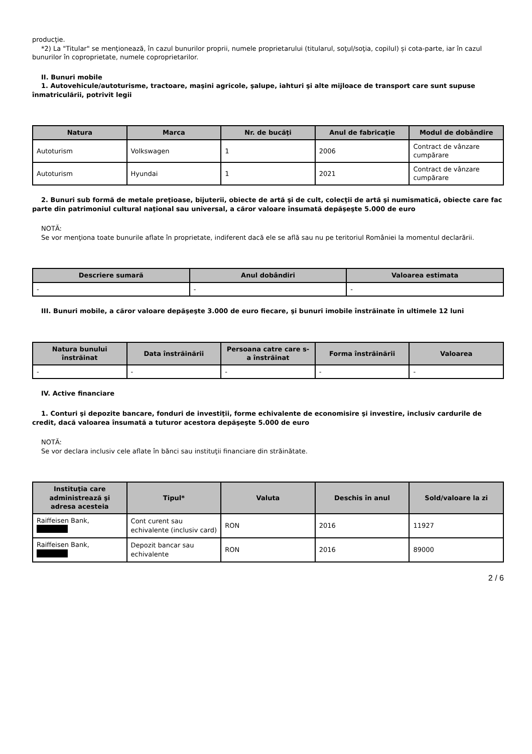producţie.
*2) La "Titular" se menţionează, în cazul bunurilor proprii, numele proprietarului (titularul, soţul/soţia, copilul) și cota-parte, iar în cazul bunurilor în coproprietate, numele coproprietarilor.
II. Bunuri mobile
1. Autovehicule/autoturisme, tractoare, maşini agricole, şalupe, iahturi şi alte mijloace de transport care sunt supuse înmatriculării, potrivit legii
| Natura | Marca | Nr. de bucăţi | Anul de fabricaţie | Modul de dobândire |
| --- | --- | --- | --- | --- |
| Autoturism | Volkswagen | 1 | 2006 | Contract de vânzare cumpărare |
| Autoturism | Hyundai | 1 | 2021 | Contract de vânzare cumpărare |
2. Bunuri sub formă de metale preţioase, bijuterii, obiecte de artă şi de cult, colecţii de artă şi numismatică, obiecte care fac parte din patrimoniul cultural naţional sau universal, a căror valoare însumată depăşeşte 5.000 de euro
NOTĂ:
Se vor menţiona toate bunurile aflate în proprietate, indiferent dacă ele se află sau nu pe teritoriul României la momentul declarării.
| Descriere sumară | Anul dobândiri | Valoarea estimata |
| --- | --- | --- |
| - | - | - |
III. Bunuri mobile, a căror valoare depăşeşte 3.000 de euro fiecare, şi bunuri imobile înstrăinate în ultimele 12 luni
| Natura bunului înstrăinat | Data înstrăinării | Persoana catre care s-a înstrăinat | Forma înstrăinării | Valoarea |
| --- | --- | --- | --- | --- |
| - | - | - | - | - |
IV. Active financiare
1. Conturi şi depozite bancare, fonduri de investiţii, forme echivalente de economisire şi investire, inclusiv cardurile de credit, dacă valoarea însumată a tuturor acestora depăşeşte 5.000 de euro
NOTĂ:
Se vor declara inclusiv cele aflate în bănci sau instituţii financiare din străinătate.
| Instituţia care administrează şi adresa acesteia | Tipul* | Valuta | Deschis în anul | Sold/valoare la zi |
| --- | --- | --- | --- | --- |
| Raiffeisen Bank, | Cont curent sau echivalente (inclusiv card) | RON | 2016 | 11927 |
| Raiffeisen Bank, | Depozit bancar sau echivalente | RON | 2016 | 89000 |
2 / 6